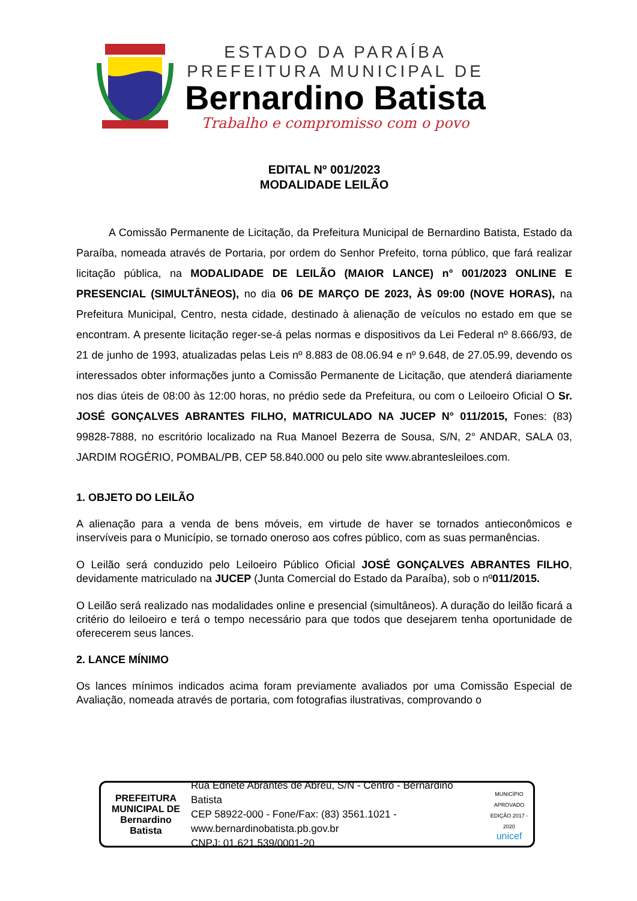ESTADO DA PARAÍBA
PREFEITURA MUNICIPAL DE
Bernardino Batista
Trabalho e compromisso com o povo
EDITAL Nº 001/2023
MODALIDADE LEILÃO
A Comissão Permanente de Licitação, da Prefeitura Municipal de Bernardino Batista, Estado da Paraíba, nomeada através de Portaria, por ordem do Senhor Prefeito, torna público, que fará realizar licitação pública, na MODALIDADE DE LEILÃO (MAIOR LANCE) n° 001/2023 ONLINE E PRESENCIAL (SIMULTÂNEOS), no dia 06 DE MARÇO DE 2023, ÀS 09:00 (NOVE HORAS), na Prefeitura Municipal, Centro, nesta cidade, destinado à alienação de veículos no estado em que se encontram. A presente licitação reger-se-á pelas normas e dispositivos da Lei Federal nº 8.666/93, de 21 de junho de 1993, atualizadas pelas Leis nº 8.883 de 08.06.94 e nº 9.648, de 27.05.99, devendo os interessados obter informações junto a Comissão Permanente de Licitação, que atenderá diariamente nos dias úteis de 08:00 às 12:00 horas, no prédio sede da Prefeitura, ou com o Leiloeiro Oficial O Sr. JOSÉ GONÇALVES ABRANTES FILHO, MATRICULADO NA JUCEP N° 011/2015, Fones: (83) 99828-7888, no escritório localizado na Rua Manoel Bezerra de Sousa, S/N, 2° ANDAR, SALA 03, JARDIM ROGÉRIO, POMBAL/PB, CEP 58.840.000 ou pelo site www.abrantesleiloes.com.
1. OBJETO DO LEILÃO
A alienação para a venda de bens móveis, em virtude de haver se tornados antieconômicos e inservíveis para o Município, se tornado oneroso aos cofres público, com as suas permanências.
O Leilão será conduzido pelo Leiloeiro Público Oficial JOSÉ GONÇALVES ABRANTES FILHO, devidamente matriculado na JUCEP (Junta Comercial do Estado da Paraíba), sob o nº011/2015.
O Leilão será realizado nas modalidades online e presencial (simultâneos). A duração do leilão ficará a critério do leiloeiro e terá o tempo necessário para que todos que desejarem tenha oportunidade de oferecerem seus lances.
2. LANCE MÍNIMO
Os lances mínimos indicados acima foram previamente avaliados por uma Comissão Especial de Avaliação, nomeada através de portaria, com fotografias ilustrativas, comprovando o
PREFEITURA MUNICIPAL DE
Bernardino
Batista
Rua Ednete Abrantes de Abreu, S/N - Centro - Bernardino Batista
CEP 58922-000 - Fone/Fax: (83) 3561.1021 - www.bernardinobatista.pb.gov.br
CNPJ: 01.621.539/0001-20
MUNICÍPIO APROVADO
EDIÇÃO 2017 - 2020
unicef